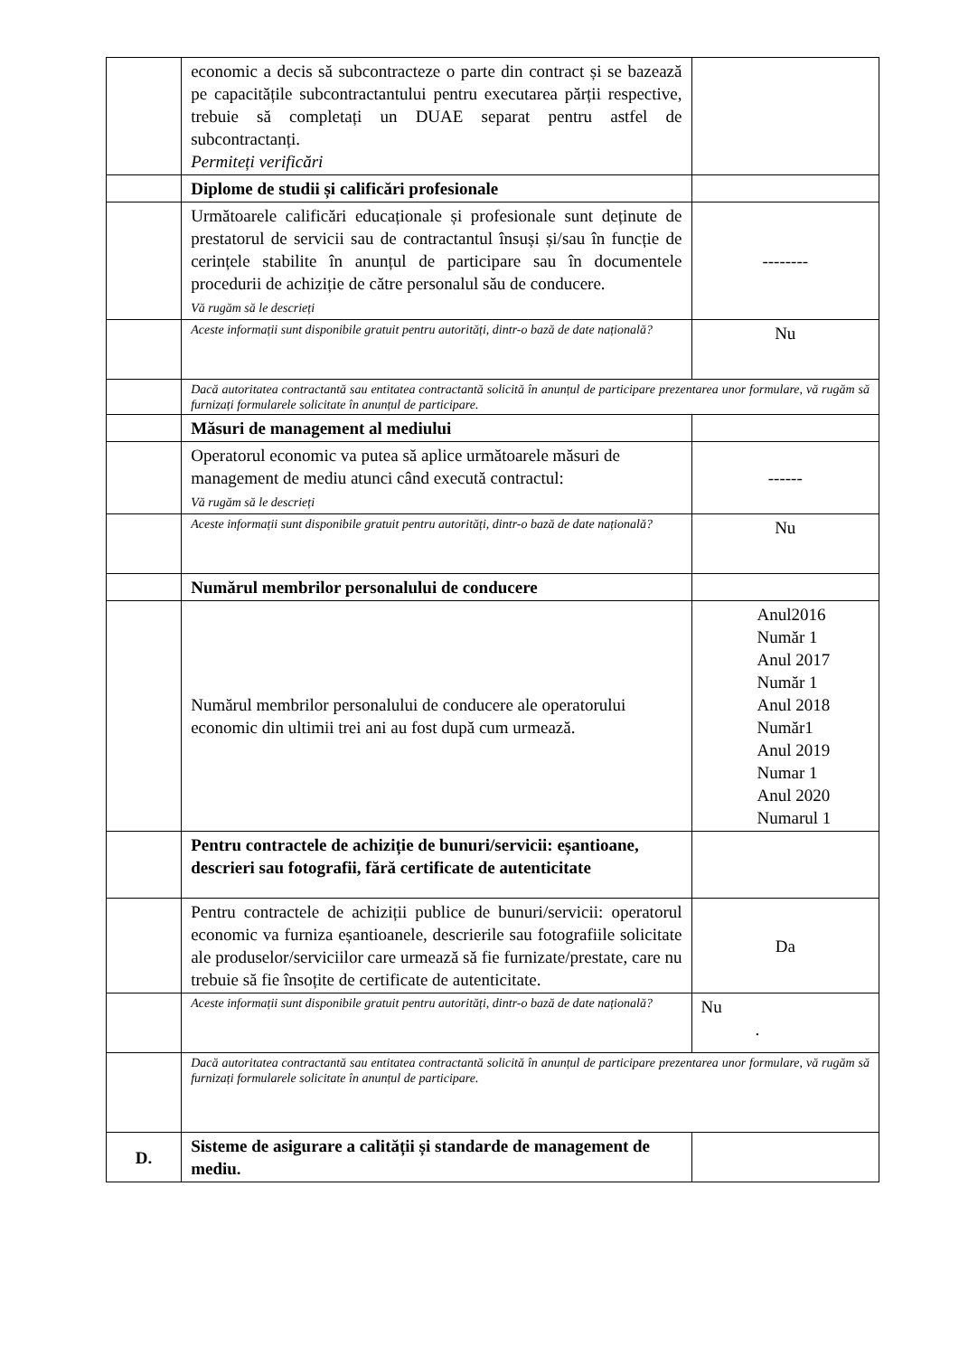| | economic a decis să subcontracteze o parte din contract și se bazează pe capacitățile subcontractantului pentru executarea părții respective, trebuie să completați un DUAE separat pentru astfel de subcontractanți. Permiteți verificări | |
| | Diplome de studii și calificări profesionale | |
| | Următoarele calificări educaționale și profesionale sunt deținute de prestatorul de servicii sau de contractantul însuși și/sau în funcție de cerințele stabilite în anunțul de participare sau în documentele procedurii de achiziție de către personalul său de conducere. Vă rugăm să le descrieți | -------- |
| | Aceste informații sunt disponibile gratuit pentru autorități, dintr-o bază de date națională? | Nu |
| | Dacă autoritatea contractantă sau entitatea contractantă solicită în anunțul de participare prezentarea unor formulare, vă rugăm să furnizați formularele solicitate în anunțul de participare. | |
| | Măsuri de management al mediului | |
| | Operatorul economic va putea să aplice următoarele măsuri de management de mediu atunci când execută contractul: Vă rugăm să le descrieți | ------ |
| | Aceste informații sunt disponibile gratuit pentru autorități, dintr-o bază de date națională? | Nu |
| | Numărul membrilor personalului de conducere | |
| | Numărul membrilor personalului de conducere ale operatorului economic din ultimii trei ani au fost după cum urmează. | Anul2016 Număr 1 Anul 2017 Număr 1 Anul 2018 Număr1 Anul 2019 Numar 1 Anul 2020 Numarul 1 |
| | Pentru contractele de achiziție de bunuri/servicii: eșantioane, descrieri sau fotografii, fără certificate de autenticitate | |
| | Pentru contractele de achiziții publice de bunuri/servicii: operatorul economic va furniza eșantioanele, descrierile sau fotografiile solicitate ale produselor/serviciilor care urmează să fie furnizate/prestate, care nu trebuie să fie însoțite de certificate de autenticitate. | Da |
| | Aceste informații sunt disponibile gratuit pentru autorități, dintr-o bază de date națională? | Nu . |
| | Dacă autoritatea contractantă sau entitatea contractantă solicită în anunțul de participare prezentarea unor formulare, vă rugăm să furnizați formularele solicitate în anunțul de participare. | |
| D. | Sisteme de asigurare a calității și standarde de management de mediu. | |